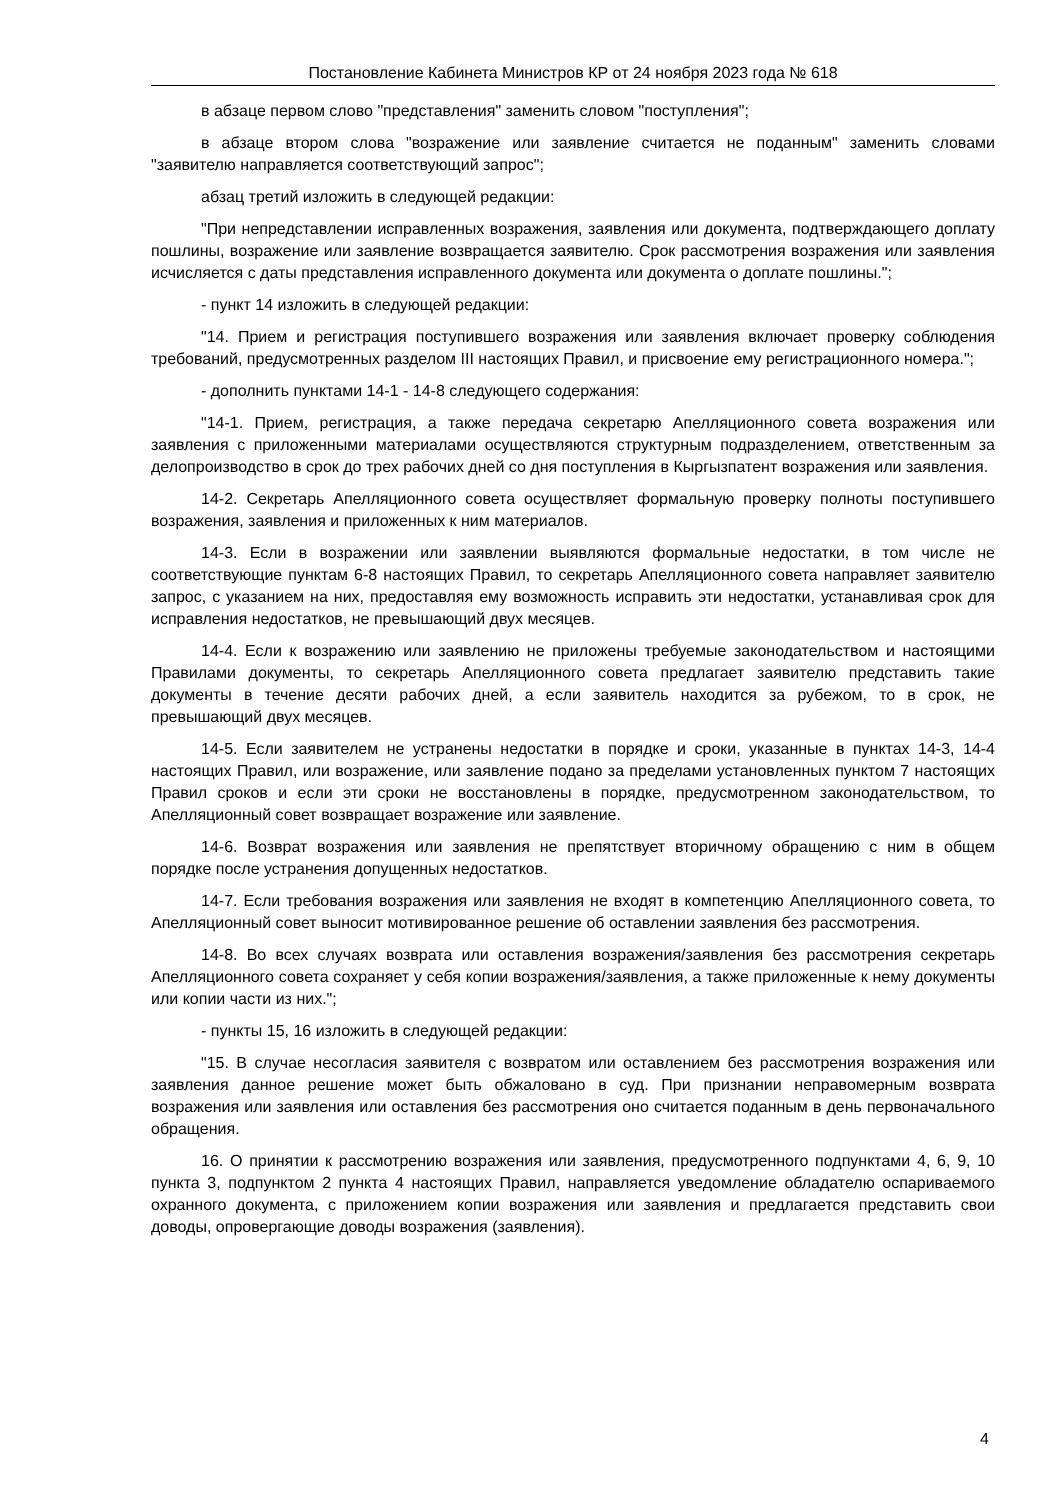Постановление Кабинета Министров КР от 24 ноября 2023 года № 618
в абзаце первом слово "представления" заменить словом "поступления";
в абзаце втором слова "возражение или заявление считается не поданным" заменить словами "заявителю направляется соответствующий запрос";
абзац третий изложить в следующей редакции:
"При непредставлении исправленных возражения, заявления или документа, подтверждающего доплату пошлины, возражение или заявление возвращается заявителю. Срок рассмотрения возражения или заявления исчисляется с даты представления исправленного документа или документа о доплате пошлины.";
- пункт 14 изложить в следующей редакции:
"14. Прием и регистрация поступившего возражения или заявления включает проверку соблюдения требований, предусмотренных разделом III настоящих Правил, и присвоение ему регистрационного номера.";
- дополнить пунктами 14-1 - 14-8 следующего содержания:
"14-1. Прием, регистрация, а также передача секретарю Апелляционного совета возражения или заявления с приложенными материалами осуществляются структурным подразделением, ответственным за делопроизводство в срок до трех рабочих дней со дня поступления в Кыргызпатент возражения или заявления.
14-2. Секретарь Апелляционного совета осуществляет формальную проверку полноты поступившего возражения, заявления и приложенных к ним материалов.
14-3. Если в возражении или заявлении выявляются формальные недостатки, в том числе не соответствующие пунктам 6-8 настоящих Правил, то секретарь Апелляционного совета направляет заявителю запрос, с указанием на них, предоставляя ему возможность исправить эти недостатки, устанавливая срок для исправления недостатков, не превышающий двух месяцев.
14-4. Если к возражению или заявлению не приложены требуемые законодательством и настоящими Правилами документы, то секретарь Апелляционного совета предлагает заявителю представить такие документы в течение десяти рабочих дней, а если заявитель находится за рубежом, то в срок, не превышающий двух месяцев.
14-5. Если заявителем не устранены недостатки в порядке и сроки, указанные в пунктах 14-3, 14-4 настоящих Правил, или возражение, или заявление подано за пределами установленных пунктом 7 настоящих Правил сроков и если эти сроки не восстановлены в порядке, предусмотренном законодательством, то Апелляционный совет возвращает возражение или заявление.
14-6. Возврат возражения или заявления не препятствует вторичному обращению с ним в общем порядке после устранения допущенных недостатков.
14-7. Если требования возражения или заявления не входят в компетенцию Апелляционного совета, то Апелляционный совет выносит мотивированное решение об оставлении заявления без рассмотрения.
14-8. Во всех случаях возврата или оставления возражения/заявления без рассмотрения секретарь Апелляционного совета сохраняет у себя копии возражения/заявления, а также приложенные к нему документы или копии части из них.";
- пункты 15, 16 изложить в следующей редакции:
"15. В случае несогласия заявителя с возвратом или оставлением без рассмотрения возражения или заявления данное решение может быть обжаловано в суд. При признании неправомерным возврата возражения или заявления или оставления без рассмотрения оно считается поданным в день первоначального обращения.
16. О принятии к рассмотрению возражения или заявления, предусмотренного подпунктами 4, 6, 9, 10 пункта 3, подпунктом 2 пункта 4 настоящих Правил, направляется уведомление обладателю оспариваемого охранного документа, с приложением копии возражения или заявления и предлагается представить свои доводы, опровергающие доводы возражения (заявления).
4